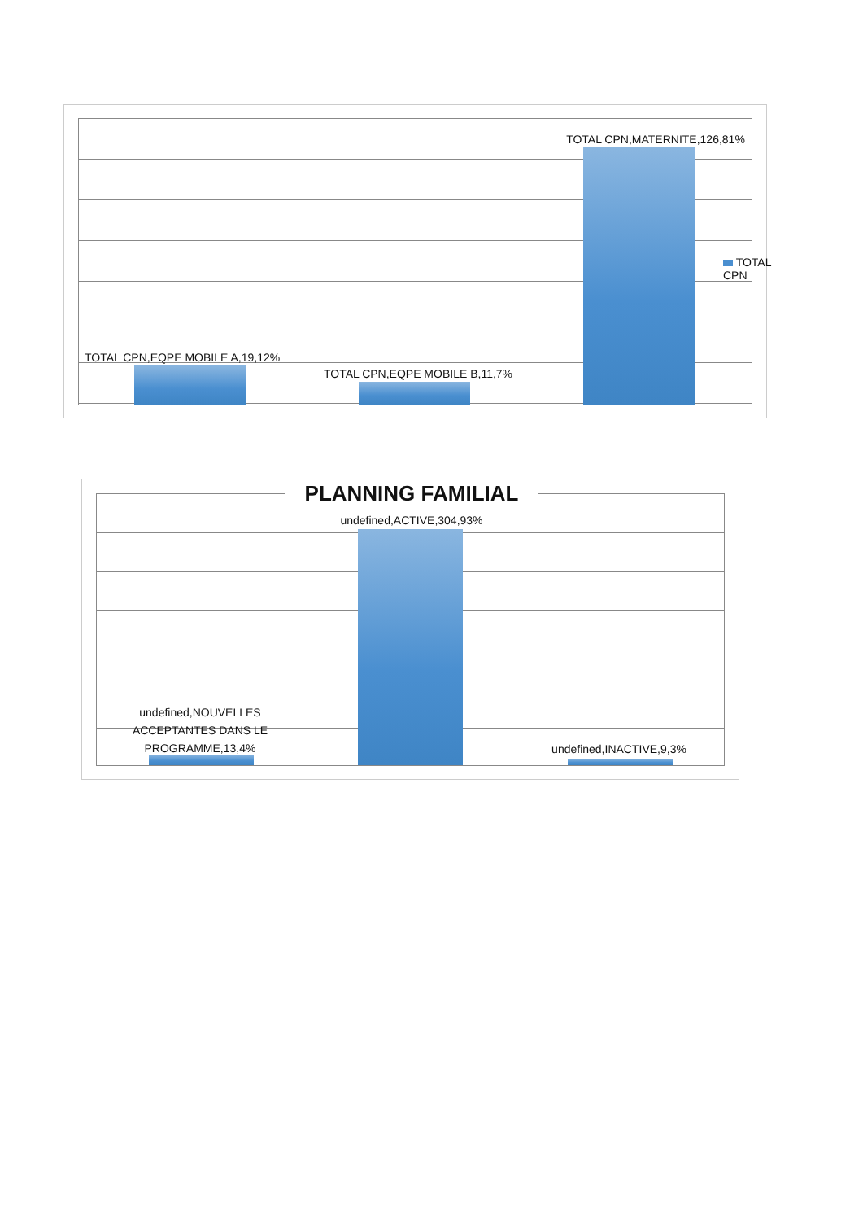TOTAL CPN,MATERNITE,126,81%
TOTAL CPN
TOTAL CPN,EQPE MOBILE A,19,12%
TOTAL CPN,EQPE MOBILE B,11,7%
PLANNING FAMILIAL
undefined,ACTIVE,304,93%
undefined,NOUVELLES ACCEPTANTES DANS LE PROGRAMME,13,4%
undefined,INACTIVE,9,3%